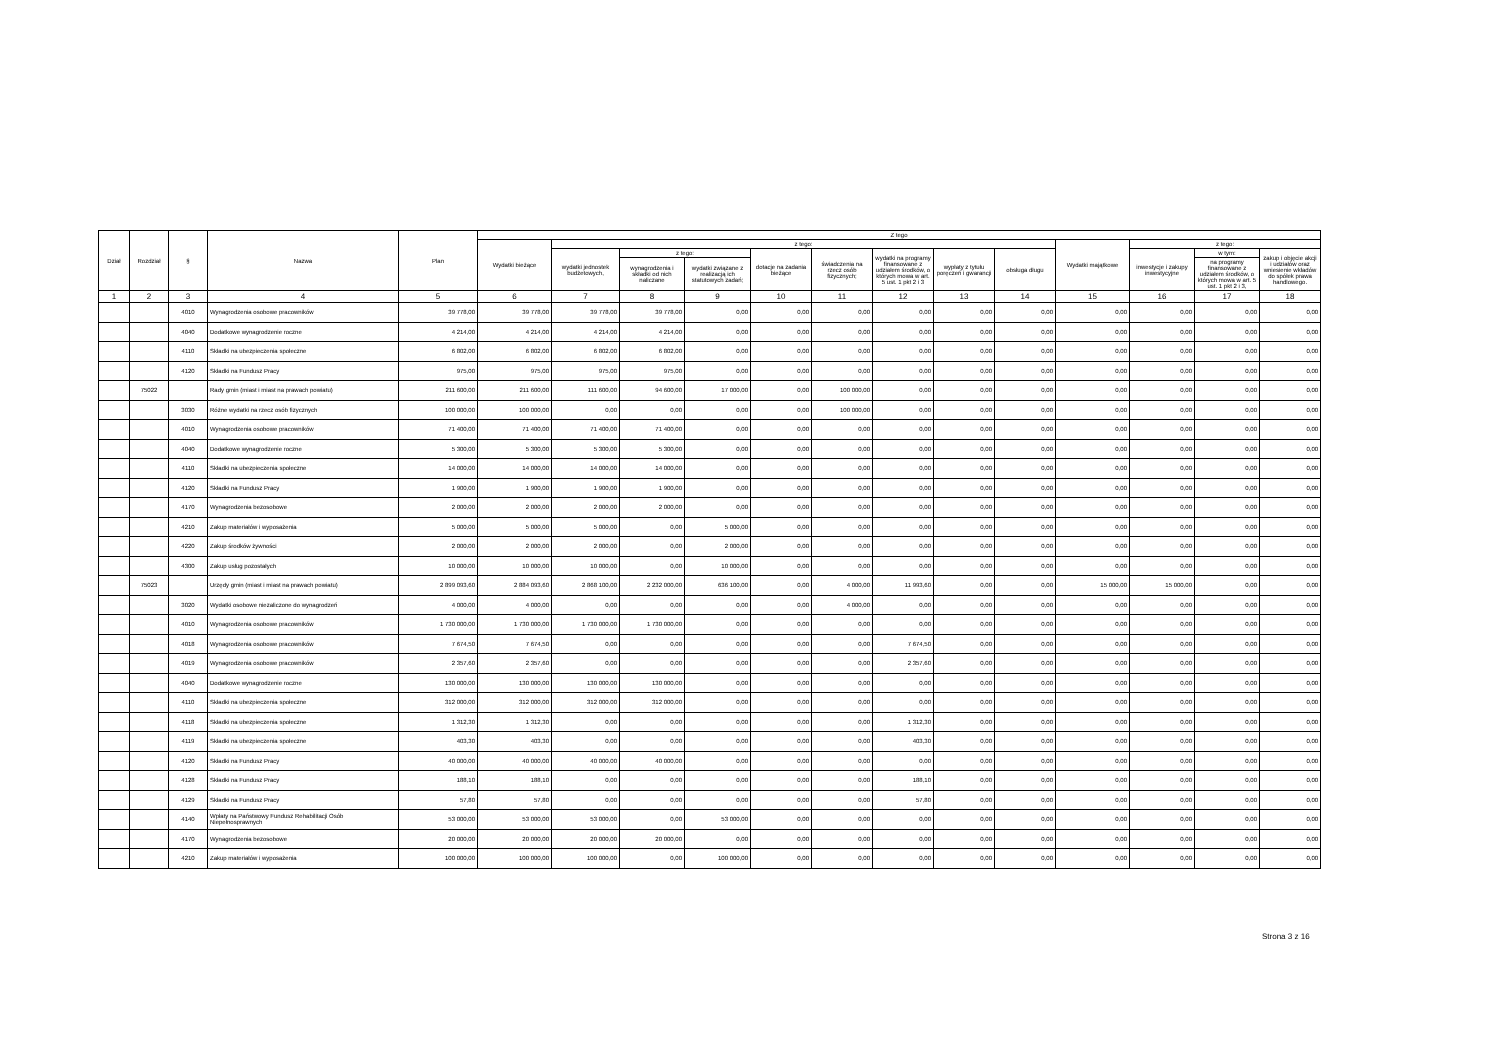| Dział | Rozdział | § | Nazwa | Plan | Z tego | | | | | | | | | | | | |
| --- | --- | --- | --- | --- | --- | --- | --- | --- | --- | --- | --- | --- | --- | --- | --- | --- | --- |
| | | | | | Wydatki bieżące | z tego: | | | | | | | | Wydatki majątkowe | z tego: | | |
| | | | | | | wydatki jednostek budżetowych, | z tego: | | dotacje na zadania bieżące | świadczenia na rzecz osób fizycznych; | wydatki na programy finansowane z udziałem środków, o których mowa w art. 5 ust. 1 pkt 2 i 3 | wypłaty z tytułu poręczeń i gwarancji | obsługa długu | | inwestycje i zakupy inwestycyjne | w tym: | zakup i objęcie akcji i udziałów oraz wniesienie wkładów do spółek prawa handlowego. |
| | | | | | | | wynagrodzenia i składki od nich naliczane | wydatki związane z realizacją ich statutowych zadań; | | | | | | | | na programy finansowane z udziałem środków, o których mowa w art. 5 ust. 1 pkt 2 i 3, | |
| 1 | 2 | 3 | 4 | 5 | 6 | 7 | 8 | 9 | 10 | 11 | 12 | 13 | 14 | 15 | 16 | 17 | 18 |
| | | 4010 | Wynagrodzenia osobowe pracowników | 39 778,00 | 39 778,00 | 39 778,00 | 39 778,00 | 0,00 | 0,00 | 0,00 | 0,00 | 0,00 | 0,00 | 0,00 | 0,00 | 0,00 | 0,00 |
| | | 4040 | Dodatkowe wynagrodzenie roczne | 4 214,00 | 4 214,00 | 4 214,00 | 4 214,00 | 0,00 | 0,00 | 0,00 | 0,00 | 0,00 | 0,00 | 0,00 | 0,00 | 0,00 | 0,00 |
| | | 4110 | Składki na ubezpieczenia społeczne | 6 802,00 | 6 802,00 | 6 802,00 | 6 802,00 | 0,00 | 0,00 | 0,00 | 0,00 | 0,00 | 0,00 | 0,00 | 0,00 | 0,00 | 0,00 |
| | | 4120 | Składki na Fundusz Pracy | 975,00 | 975,00 | 975,00 | 975,00 | 0,00 | 0,00 | 0,00 | 0,00 | 0,00 | 0,00 | 0,00 | 0,00 | 0,00 | 0,00 |
| | 75022 | | Rady gmin (miast i miast na prawach powiatu) | 211 600,00 | 211 600,00 | 111 600,00 | 94 600,00 | 17 000,00 | 0,00 | 100 000,00 | 0,00 | 0,00 | 0,00 | 0,00 | 0,00 | 0,00 | 0,00 |
| | | 3030 | Różne wydatki na rzecz osób fizycznych | 100 000,00 | 100 000,00 | 0,00 | 0,00 | 0,00 | 0,00 | 100 000,00 | 0,00 | 0,00 | 0,00 | 0,00 | 0,00 | 0,00 | 0,00 |
| | | 4010 | Wynagrodzenia osobowe pracowników | 71 400,00 | 71 400,00 | 71 400,00 | 71 400,00 | 0,00 | 0,00 | 0,00 | 0,00 | 0,00 | 0,00 | 0,00 | 0,00 | 0,00 | 0,00 |
| | | 4040 | Dodatkowe wynagrodzenie roczne | 5 300,00 | 5 300,00 | 5 300,00 | 5 300,00 | 0,00 | 0,00 | 0,00 | 0,00 | 0,00 | 0,00 | 0,00 | 0,00 | 0,00 | 0,00 |
| | | 4110 | Składki na ubezpieczenia społeczne | 14 000,00 | 14 000,00 | 14 000,00 | 14 000,00 | 0,00 | 0,00 | 0,00 | 0,00 | 0,00 | 0,00 | 0,00 | 0,00 | 0,00 | 0,00 |
| | | 4120 | Składki na Fundusz Pracy | 1 900,00 | 1 900,00 | 1 900,00 | 1 900,00 | 0,00 | 0,00 | 0,00 | 0,00 | 0,00 | 0,00 | 0,00 | 0,00 | 0,00 | 0,00 |
| | | 4170 | Wynagrodzenia bezosobowe | 2 000,00 | 2 000,00 | 2 000,00 | 2 000,00 | 0,00 | 0,00 | 0,00 | 0,00 | 0,00 | 0,00 | 0,00 | 0,00 | 0,00 | 0,00 |
| | | 4210 | Zakup materiałów i wyposażenia | 5 000,00 | 5 000,00 | 5 000,00 | 0,00 | 5 000,00 | 0,00 | 0,00 | 0,00 | 0,00 | 0,00 | 0,00 | 0,00 | 0,00 | 0,00 |
| | | 4220 | Zakup środków żywności | 2 000,00 | 2 000,00 | 2 000,00 | 0,00 | 2 000,00 | 0,00 | 0,00 | 0,00 | 0,00 | 0,00 | 0,00 | 0,00 | 0,00 | 0,00 |
| | | 4300 | Zakup usług pozostałych | 10 000,00 | 10 000,00 | 10 000,00 | 0,00 | 10 000,00 | 0,00 | 0,00 | 0,00 | 0,00 | 0,00 | 0,00 | 0,00 | 0,00 | 0,00 |
| | 75023 | | Urzędy gmin (miast i miast na prawach powiatu) | 2 899 093,60 | 2 884 093,60 | 2 868 100,00 | 2 232 000,00 | 636 100,00 | 0,00 | 4 000,00 | 11 993,60 | 0,00 | 0,00 | 15 000,00 | 15 000,00 | 0,00 | 0,00 |
| | | 3020 | Wydatki osobowe niezaliczone do wynagrodzeń | 4 000,00 | 4 000,00 | 0,00 | 0,00 | 0,00 | 0,00 | 4 000,00 | 0,00 | 0,00 | 0,00 | 0,00 | 0,00 | 0,00 | 0,00 |
| | | 4010 | Wynagrodzenia osobowe pracowników | 1 730 000,00 | 1 730 000,00 | 1 730 000,00 | 1 730 000,00 | 0,00 | 0,00 | 0,00 | 0,00 | 0,00 | 0,00 | 0,00 | 0,00 | 0,00 | 0,00 |
| | | 4018 | Wynagrodzenia osobowe pracowników | 7 674,50 | 7 674,50 | 0,00 | 0,00 | 0,00 | 0,00 | 0,00 | 7 674,50 | 0,00 | 0,00 | 0,00 | 0,00 | 0,00 | 0,00 |
| | | 4019 | Wynagrodzenia osobowe pracowników | 2 357,60 | 2 357,60 | 0,00 | 0,00 | 0,00 | 0,00 | 0,00 | 2 357,60 | 0,00 | 0,00 | 0,00 | 0,00 | 0,00 | 0,00 |
| | | 4040 | Dodatkowe wynagrodzenie roczne | 130 000,00 | 130 000,00 | 130 000,00 | 130 000,00 | 0,00 | 0,00 | 0,00 | 0,00 | 0,00 | 0,00 | 0,00 | 0,00 | 0,00 | 0,00 |
| | | 4110 | Składki na ubezpieczenia społeczne | 312 000,00 | 312 000,00 | 312 000,00 | 312 000,00 | 0,00 | 0,00 | 0,00 | 0,00 | 0,00 | 0,00 | 0,00 | 0,00 | 0,00 | 0,00 |
| | | 4118 | Składki na ubezpieczenia społeczne | 1 312,30 | 1 312,30 | 0,00 | 0,00 | 0,00 | 0,00 | 0,00 | 1 312,30 | 0,00 | 0,00 | 0,00 | 0,00 | 0,00 | 0,00 |
| | | 4119 | Składki na ubezpieczenia społeczne | 403,30 | 403,30 | 0,00 | 0,00 | 0,00 | 0,00 | 0,00 | 403,30 | 0,00 | 0,00 | 0,00 | 0,00 | 0,00 | 0,00 |
| | | 4120 | Składki na Fundusz Pracy | 40 000,00 | 40 000,00 | 40 000,00 | 40 000,00 | 0,00 | 0,00 | 0,00 | 0,00 | 0,00 | 0,00 | 0,00 | 0,00 | 0,00 | 0,00 |
| | | 4128 | Składki na Fundusz Pracy | 188,10 | 188,10 | 0,00 | 0,00 | 0,00 | 0,00 | 0,00 | 188,10 | 0,00 | 0,00 | 0,00 | 0,00 | 0,00 | 0,00 |
| | | 4129 | Składki na Fundusz Pracy | 57,80 | 57,80 | 0,00 | 0,00 | 0,00 | 0,00 | 0,00 | 57,80 | 0,00 | 0,00 | 0,00 | 0,00 | 0,00 | 0,00 |
| | | 4140 | Wpłaty na Państwowy Fundusz Rehabilitacji Osób Niepełnosprawnych | 53 000,00 | 53 000,00 | 53 000,00 | 0,00 | 53 000,00 | 0,00 | 0,00 | 0,00 | 0,00 | 0,00 | 0,00 | 0,00 | 0,00 | 0,00 |
| | | 4170 | Wynagrodzenia bezosobowe | 20 000,00 | 20 000,00 | 20 000,00 | 20 000,00 | 0,00 | 0,00 | 0,00 | 0,00 | 0,00 | 0,00 | 0,00 | 0,00 | 0,00 | 0,00 |
| | | 4210 | Zakup materiałów i wyposażenia | 100 000,00 | 100 000,00 | 100 000,00 | 0,00 | 100 000,00 | 0,00 | 0,00 | 0,00 | 0,00 | 0,00 | 0,00 | 0,00 | 0,00 | 0,00 |
Strona 3 z 16